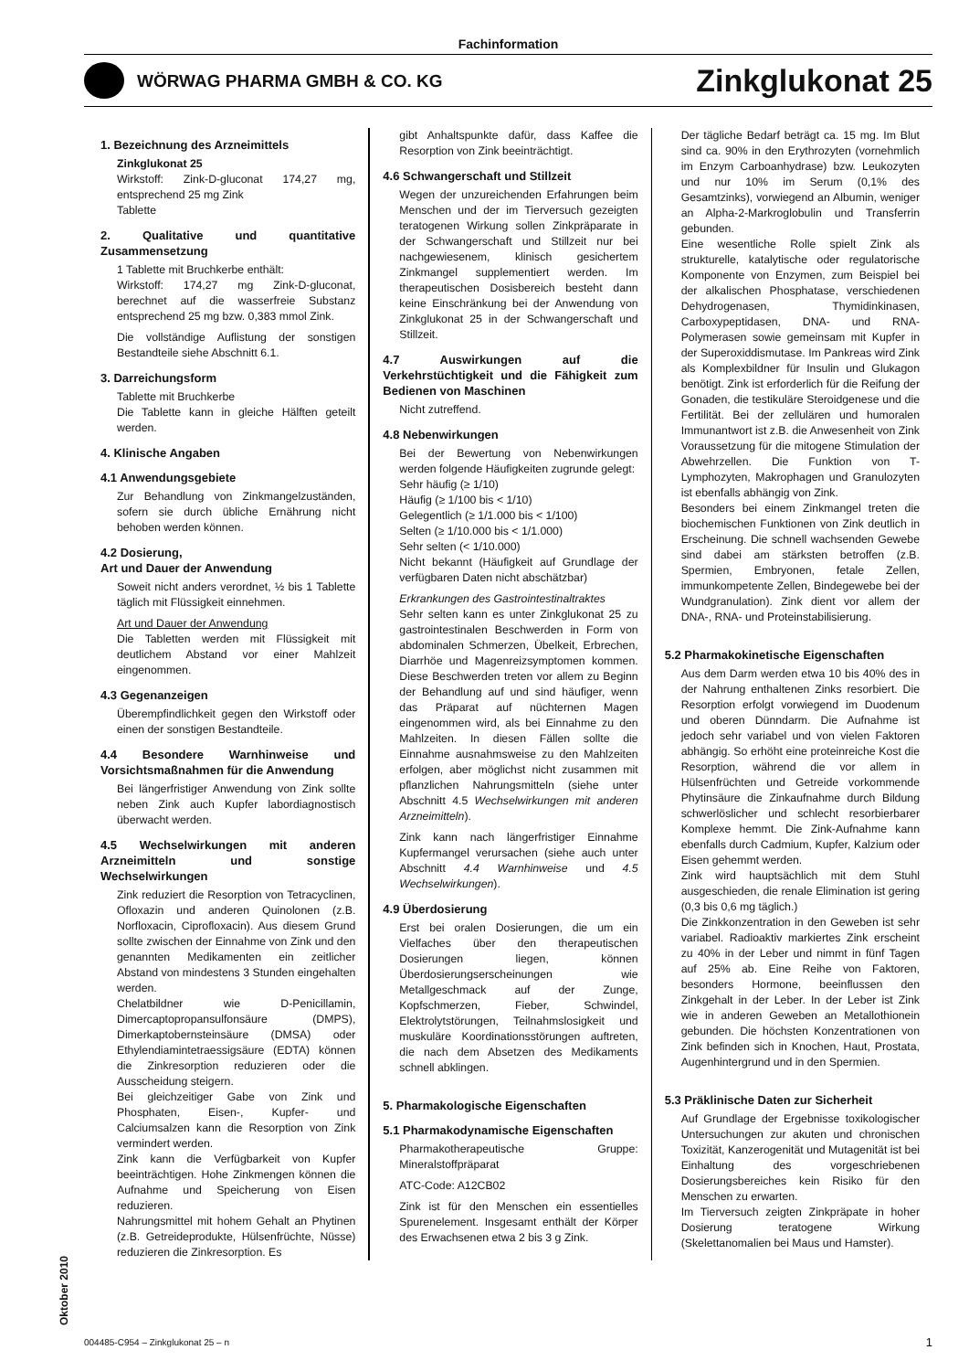Fachinformation
WÖRWAG PHARMA GMBH & CO. KG
Zinkglukonat 25
1. Bezeichnung des Arzneimittels
Zinkglukonat 25
Wirkstoff: Zink-D-gluconat 174,27 mg, entsprechend 25 mg Zink
Tablette
2. Qualitative und quantitative Zusammensetzung
1 Tablette mit Bruchkerbe enthält:
Wirkstoff: 174,27 mg Zink-D-gluconat, berechnet auf die wasserfreie Substanz entsprechend 25 mg bzw. 0,383 mmol Zink.
Die vollständige Auflistung der sonstigen Bestandteile siehe Abschnitt 6.1.
3. Darreichungsform
Tablette mit Bruchkerbe
Die Tablette kann in gleiche Hälften geteilt werden.
4. Klinische Angaben
4.1 Anwendungsgebiete
Zur Behandlung von Zinkmangelzuständen, sofern sie durch übliche Ernährung nicht behoben werden können.
4.2 Dosierung,
Art und Dauer der Anwendung
Soweit nicht anders verordnet, ½ bis 1 Tablette täglich mit Flüssigkeit einnehmen.
Art und Dauer der Anwendung
Die Tabletten werden mit Flüssigkeit mit deutlichem Abstand vor einer Mahlzeit eingenommen.
4.3 Gegenanzeigen
Überempfindlichkeit gegen den Wirkstoff oder einen der sonstigen Bestandteile.
4.4 Besondere Warnhinweise und Vorsichtsmaßnahmen für die Anwendung
Bei längerfristiger Anwendung von Zink sollte neben Zink auch Kupfer labordiagnostisch überwacht werden.
4.5 Wechselwirkungen mit anderen Arzneimitteln und sonstige Wechselwirkungen
Zink reduziert die Resorption von Tetracyclinen, Ofloxazin und anderen Quinolonen (z.B. Norfloxacin, Ciprofloxacin). Aus diesem Grund sollte zwischen der Einnahme von Zink und den genannten Medikamenten ein zeitlicher Abstand von mindestens 3 Stunden eingehalten werden.
Chelatbildner wie D-Penicillamin, Dimercaptopropansulfonsäure (DMPS), Dimerkaptobernsteinsäure (DMSA) oder Ethylendiamintetraessigsäure (EDTA) können die Zinkresorption reduzieren oder die Ausscheidung steigern.
Bei gleichzeitiger Gabe von Zink und Phosphaten, Eisen-, Kupfer- und Calciumsalzen kann die Resorption von Zink vermindert werden.
Zink kann die Verfügbarkeit von Kupfer beeinträchtigen. Hohe Zinkmengen können die Aufnahme und Speicherung von Eisen reduzieren.
Nahrungsmittel mit hohem Gehalt an Phytinen (z.B. Getreideprodukte, Hülsenfrüchte, Nüsse) reduzieren die Zinkresorption. Es
gibt Anhaltspunkte dafür, dass Kaffee die Resorption von Zink beeinträchtigt.
4.6 Schwangerschaft und Stillzeit
Wegen der unzureichenden Erfahrungen beim Menschen und der im Tierversuch gezeigten teratogenen Wirkung sollen Zinkpräparate in der Schwangerschaft und Stillzeit nur bei nachgewiesenem, klinisch gesichertem Zinkmangel supplementiert werden. Im therapeutischen Dosisbereich besteht dann keine Einschränkung bei der Anwendung von Zinkglukonat 25 in der Schwangerschaft und Stillzeit.
4.7 Auswirkungen auf die Verkehrstüchtigkeit und die Fähigkeit zum Bedienen von Maschinen
Nicht zutreffend.
4.8 Nebenwirkungen
Bei der Bewertung von Nebenwirkungen werden folgende Häufigkeiten zugrunde gelegt:
Sehr häufig (≥ 1/10)
Häufig (≥ 1/100 bis < 1/10)
Gelegentlich (≥ 1/1.000 bis < 1/100)
Selten (≥ 1/10.000 bis < 1/1.000)
Sehr selten (< 1/10.000)
Nicht bekannt (Häufigkeit auf Grundlage der verfügbaren Daten nicht abschätzbar)
Erkrankungen des Gastrointestinaltraktes
Sehr selten kann es unter Zinkglukonat 25 zu gastrointestinalen Beschwerden in Form von abdominalen Schmerzen, Übelkeit, Erbrechen, Diarrhöe und Magenreizsymptomen kommen. Diese Beschwerden treten vor allem zu Beginn der Behandlung auf und sind häufiger, wenn das Präparat auf nüchternen Magen eingenommen wird, als bei Einnahme zu den Mahlzeiten. In diesen Fällen sollte die Einnahme ausnahmsweise zu den Mahlzeiten erfolgen, aber möglichst nicht zusammen mit pflanzlichen Nahrungsmitteln (siehe unter Abschnitt 4.5 Wechselwirkungen mit anderen Arzneimitteln).
Zink kann nach längerfristiger Einnahme Kupfermangel verursachen (siehe auch unter Abschnitt 4.4 Warnhinweise und 4.5 Wechselwirkungen).
4.9 Überdosierung
Erst bei oralen Dosierungen, die um ein Vielfaches über den therapeutischen Dosierungen liegen, können Überdosierungserscheinungen wie Metallgeschmack auf der Zunge, Kopfschmerzen, Fieber, Schwindel, Elektrolytstörungen, Teilnahmslosigkeit und muskuläre Koordinationsstörungen auftreten, die nach dem Absetzen des Medikaments schnell abklingen.
5. Pharmakologische Eigenschaften
5.1 Pharmakodynamische Eigenschaften
Pharmakotherapeutische Gruppe: Mineralstoffpräparat
ATC-Code: A12CB02
Zink ist für den Menschen ein essentielles Spurenelement. Insgesamt enthält der Körper des Erwachsenen etwa 2 bis 3 g Zink.
Der tägliche Bedarf beträgt ca. 15 mg. Im Blut sind ca. 90% in den Erythrozyten (vornehmlich im Enzym Carboanhydrase) bzw. Leukozyten und nur 10% im Serum (0,1% des Gesamtzinks), vorwiegend an Albumin, weniger an Alpha-2-Markroglobulin und Transferrin gebunden.
Eine wesentliche Rolle spielt Zink als strukturelle, katalytische oder regulatorische Komponente von Enzymen, zum Beispiel bei der alkalischen Phosphatase, verschiedenen Dehydrogenasen, Thymidinkinasen, Carboxypeptidasen, DNA- und RNA-Polymerasen sowie gemeinsam mit Kupfer in der Superoxiddismutase. Im Pankreas wird Zink als Komplexbildner für Insulin und Glukagon benötigt. Zink ist erforderlich für die Reifung der Gonaden, die testikuläre Steroidgenese und die Fertilität. Bei der zellulären und humoralen Immunantwort ist z.B. die Anwesenheit von Zink Voraussetzung für die mitogene Stimulation der Abwehrzellen. Die Funktion von T-Lymphozyten, Makrophagen und Granulozyten ist ebenfalls abhängig von Zink.
Besonders bei einem Zinkmangel treten die biochemischen Funktionen von Zink deutlich in Erscheinung. Die schnell wachsenden Gewebe sind dabei am stärksten betroffen (z.B. Spermien, Embryonen, fetale Zellen, immunkompetente Zellen, Bindegewebe bei der Wundgranulation). Zink dient vor allem der DNA-, RNA- und Proteinstabilisierung.
5.2 Pharmakokinetische Eigenschaften
Aus dem Darm werden etwa 10 bis 40% des in der Nahrung enthaltenen Zinks resorbiert. Die Resorption erfolgt vorwiegend im Duodenum und oberen Dünndarm. Die Aufnahme ist jedoch sehr variabel und von vielen Faktoren abhängig. So erhöht eine proteinreiche Kost die Resorption, während die vor allem in Hülsenfrüchten und Getreide vorkommende Phytinsäure die Zinkaufnahme durch Bildung schwerlöslicher und schlecht resorbierbarer Komplexe hemmt. Die Zink-Aufnahme kann ebenfalls durch Cadmium, Kupfer, Kalzium oder Eisen gehemmt werden.
Zink wird hauptsächlich mit dem Stuhl ausgeschieden, die renale Elimination ist gering (0,3 bis 0,6 mg täglich.)
Die Zinkkonzentration in den Geweben ist sehr variabel. Radioaktiv markiertes Zink erscheint zu 40% in der Leber und nimmt in fünf Tagen auf 25% ab. Eine Reihe von Faktoren, besonders Hormone, beeinflussen den Zinkgehalt in der Leber. In der Leber ist Zink wie in anderen Geweben an Metallothionein gebunden. Die höchsten Konzentrationen von Zink befinden sich in Knochen, Haut, Prostata, Augenhintergrund und in den Spermien.
5.3 Präklinische Daten zur Sicherheit
Auf Grundlage der Ergebnisse toxikologischer Untersuchungen zur akuten und chronischen Toxizität, Kanzerogenität und Mutagenität ist bei Einhaltung des vorgeschriebenen Dosierungsbereiches kein Risiko für den Menschen zu erwarten.
Im Tierversuch zeigten Zinkpräpate in hoher Dosierung teratogene Wirkung (Skelettanomalien bei Maus und Hamster).
Oktober 2010
004485-C954 – Zinkglukonat 25 – n 1